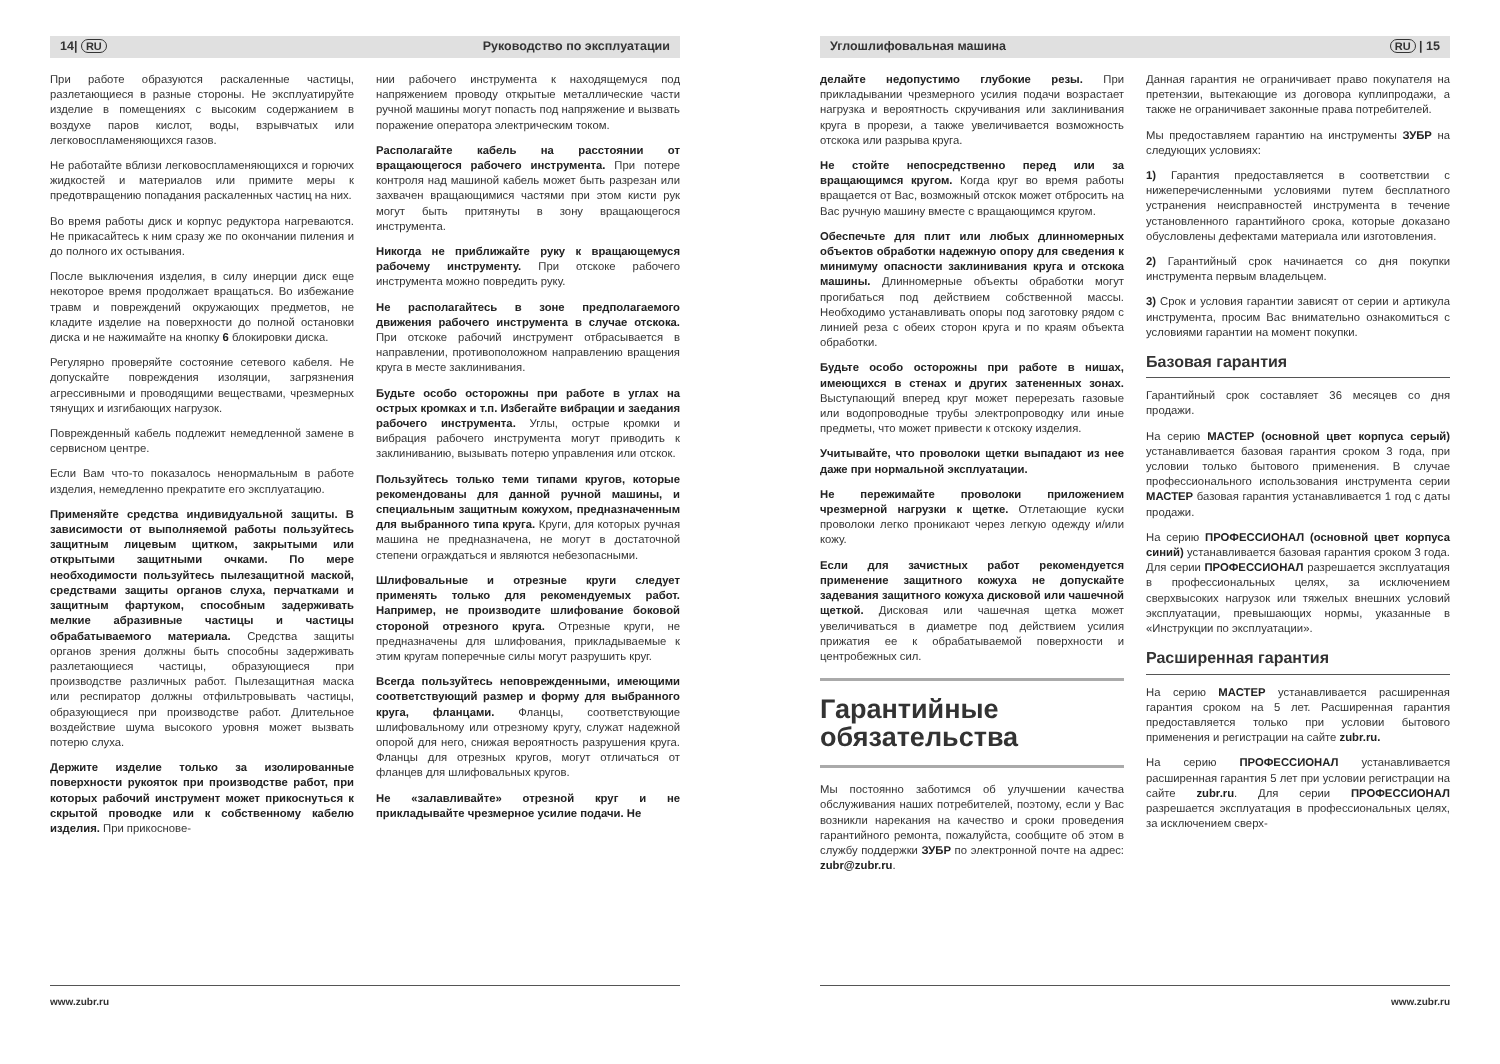14| RU Руководство по эксплуатации
При работе образуются раскаленные частицы, разлетающиеся в разные стороны. Не эксплуатируйте изделие в помещениях с высоким содержанием в воздухе паров кислот, воды, взрывчатых или легковоспламеняющихся газов.
Не работайте вблизи легковоспламеняющихся и горючих жидкостей и материалов или примите меры к предотвращению попадания раскаленных частиц на них.
Во время работы диск и корпус редуктора нагреваются. Не прикасайтесь к ним сразу же по окончании пиления и до полного их остывания.
После выключения изделия, в силу инерции диск еще некоторое время продолжает вращаться. Во избежание травм и повреждений окружающих предметов, не кладите изделие на поверхности до полной остановки диска и не нажимайте на кнопку 6 блокировки диска.
Регулярно проверяйте состояние сетевого кабеля. Не допускайте повреждения изоляции, загрязнения агрессивными и проводящими веществами, чрезмерных тянущих и изгибающих нагрузок.
Поврежденный кабель подлежит немедленной замене в сервисном центре.
Если Вам что-то показалось ненормальным в работе изделия, немедленно прекратите его эксплуатацию.
Применяйте средства индивидуальной защиты. В зависимости от выполняемой работы пользуйтесь защитным лицевым щитком, закрытыми или открытыми защитными очками. По мере необходимости пользуйтесь пылезащитной маской, средствами защиты органов слуха, перчатками и защитным фартуком, способным задерживать мелкие абразивные частицы и частицы обрабатываемого материала. Средства защиты органов зрения должны быть способны задерживать разлетающиеся частицы, образующиеся при производстве различных работ. Пылезащитная маска или респиратор должны отфильтровывать частицы, образующиеся при производстве работ. Длительное воздействие шума высокого уровня может вызвать потерю слуха.
Держите изделие только за изолированные поверхности рукояток при производстве работ, при которых рабочий инструмент может прикоснуться к скрытой проводке или к собственному кабелю изделия. При прикоснове-
нии рабочего инструмента к находящемуся под напряжением проводу открытые металлические части ручной машины могут попасть под напряжение и вызвать поражение оператора электрическим током.
Располагайте кабель на расстоянии от вращающегося рабочего инструмента. При потере контроля над машиной кабель может быть разрезан или захвачен вращающимися частями при этом кисти рук могут быть притянуты в зону вращающегося инструмента.
Никогда не приближайте руку к вращающемуся рабочему инструменту. При отскоке рабочего инструмента можно повредить руку.
Не располагайтесь в зоне предполагаемого движения рабочего инструмента в случае отскока. При отскоке рабочий инструмент отбрасывается в направлении, противоположном направлению вращения круга в месте заклинивания.
Будьте особо осторожны при работе в углах на острых кромках и т.п. Избегайте вибрации и заедания рабочего инструмента. Углы, острые кромки и вибрация рабочего инструмента могут приводить к заклиниванию, вызывать потерю управления или отскок.
Пользуйтесь только теми типами кругов, которые рекомендованы для данной ручной машины, и специальным защитным кожухом, предназначенным для выбранного типа круга. Круги, для которых ручная машина не предназначена, не могут в достаточной степени ограждаться и являются небезопасными.
Шлифовальные и отрезные круги следует применять только для рекомендуемых работ. Например, не производите шлифование боковой стороной отрезного круга. Отрезные круги, не предназначены для шлифования, прикладываемые к этим кругам поперечные силы могут разрушить круг.
Всегда пользуйтесь неповрежденными, имеющими соответствующий размер и форму для выбранного круга, фланцами. Фланцы, соответствующие шлифовальному или отрезному кругу, служат надежной опорой для него, снижая вероятность разрушения круга. Фланцы для отрезных кругов, могут отличаться от фланцев для шлифовальных кругов.
Не «залавливайте» отрезной круг и не прикладывайте чрезмерное усилие подачи. Не
www.zubr.ru
Углошлифовальная машина RU | 15
делайте недопустимо глубокие резы. При прикладывании чрезмерного усилия подачи возрастает нагрузка и вероятность скручивания или заклинивания круга в прорези, а также увеличивается возможность отскока или разрыва круга.
Не стойте непосредственно перед или за вращающимся кругом. Когда круг во время работы вращается от Вас, возможный отскок может отбросить на Вас ручную машину вместе с вращающимся кругом.
Обеспечьте для плит или любых длинномерных объектов обработки надежную опору для сведения к минимуму опасности заклинивания круга и отскока машины. Длинномерные объекты обработки могут прогибаться под действием собственной массы. Необходимо устанавливать опоры под заготовку рядом с линией реза с обеих сторон круга и по краям объекта обработки.
Будьте особо осторожны при работе в нишах, имеющихся в стенах и других затененных зонах. Выступающий вперед круг может перерезать газовые или водопроводные трубы электропроводку или иные предметы, что может привести к отскоку изделия.
Учитывайте, что проволоки щетки выпадают из нее даже при нормальной эксплуатации.
Не пережимайте проволоки приложением чрезмерной нагрузки к щетке. Отлетающие куски проволоки легко проникают через легкую одежду и/или кожу.
Если для зачистных работ рекомендуется применение защитного кожуха не допускайте задевания защитного кожуха дисковой или чашечной щеткой. Дисковая или чашечная щетка может увеличиваться в диаметре под действием усилия прижатия ее к обрабатываемой поверхности и центробежных сил.
Гарантийные обязательства
Мы постоянно заботимся об улучшении качества обслуживания наших потребителей, поэтому, если у Вас возникли нарекания на качество и сроки проведения гарантийного ремонта, пожалуйста, сообщите об этом в службу поддержки ЗУБР по электронной почте на адрес: zubr@zubr.ru.
Данная гарантия не ограничивает право покупателя на претензии, вытекающие из договора куплипродажи, а также не ограничивает законные права потребителей.
Мы предоставляем гарантию на инструменты ЗУБР на следующих условиях:
1) Гарантия предоставляется в соответствии с нижеперечисленными условиями путем бесплатного устранения неисправностей инструмента в течение установленного гарантийного срока, которые доказано обусловлены дефектами материала или изготовления.
2) Гарантийный срок начинается со дня покупки инструмента первым владельцем.
3) Срок и условия гарантии зависят от серии и артикула инструмента, просим Вас внимательно ознакомиться с условиями гарантии на момент покупки.
Базовая гарантия
Гарантийный срок составляет 36 месяцев со дня продажи.
На серию МАСТЕР (основной цвет корпуса серый) устанавливается базовая гарантия сроком 3 года, при условии только бытового применения. В случае профессионального использования инструмента серии МАСТЕР базовая гарантия устанавливается 1 год с даты продажи.
На серию ПРОФЕССИОНАЛ (основной цвет корпуса синий) устанавливается базовая гарантия сроком 3 года. Для серии ПРОФЕССИОНАЛ разрешается эксплуатация в профессиональных целях, за исключением сверхвысоких нагрузок или тяжелых внешних условий эксплуатации, превышающих нормы, указанные в «Инструкции по эксплуатации».
Расширенная гарантия
На серию МАСТЕР устанавливается расширенная гарантия сроком на 5 лет. Расширенная гарантия предоставляется только при условии бытового применения и регистрации на сайте zubr.ru.
На серию ПРОФЕССИОНАЛ устанавливается расширенная гарантия 5 лет при условии регистрации на сайте zubr.ru. Для серии ПРОФЕССИОНАЛ разрешается эксплуатация в профессиональных целях, за исключением сверх-
www.zubr.ru